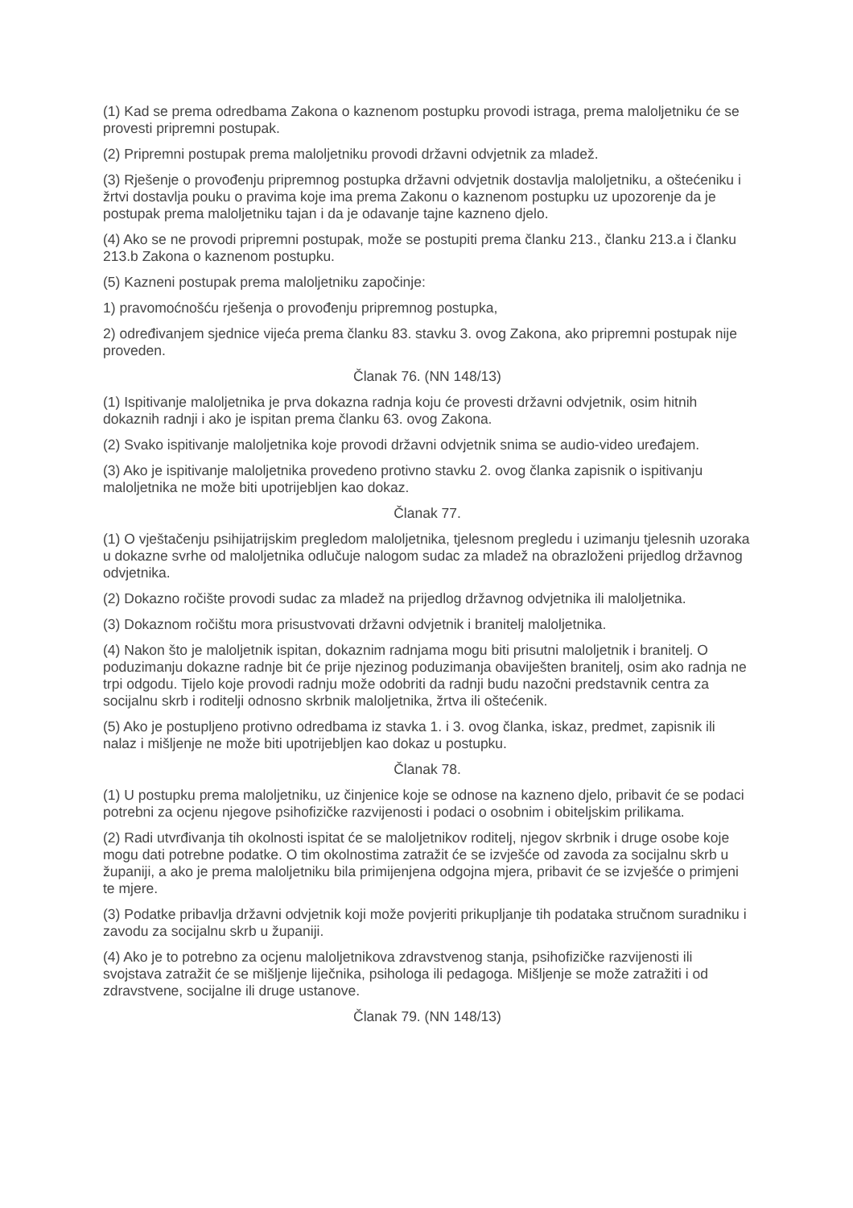(1) Kad se prema odredbama Zakona o kaznenom postupku provodi istraga, prema maloljetniku će se provesti pripremni postupak.
(2) Pripremni postupak prema maloljetniku provodi državni odvjetnik za mladež.
(3) Rješenje o provođenju pripremnog postupka državni odvjetnik dostavlja maloljetniku, a oštećeniku i žrtvi dostavlja pouku o pravima koje ima prema Zakonu o kaznenom postupku uz upozorenje da je postupak prema maloljetniku tajan i da je odavanje tajne kazneno djelo.
(4) Ako se ne provodi pripremni postupak, može se postupiti prema članku 213., članku 213.a i članku 213.b Zakona o kaznenom postupku.
(5) Kazneni postupak prema maloljetniku započinje:
1) pravomoćnošću rješenja o provođenju pripremnog postupka,
2) određivanjem sjednice vijeća prema članku 83. stavku 3. ovog Zakona, ako pripremni postupak nije proveden.
Članak 76. (NN 148/13)
(1) Ispitivanje maloljetnika je prva dokazna radnja koju će provesti državni odvjetnik, osim hitnih dokaznih radnji i ako je ispitan prema članku 63. ovog Zakona.
(2) Svako ispitivanje maloljetnika koje provodi državni odvjetnik snima se audio-video uređajem.
(3) Ako je ispitivanje maloljetnika provedeno protivno stavku 2. ovog članka zapisnik o ispitivanju maloljetnika ne može biti upotrijebljen kao dokaz.
Članak 77.
(1) O vještačenju psihijatrijskim pregledom maloljetnika, tjelesnom pregledu i uzimanju tjelesnih uzoraka u dokazne svrhe od maloljetnika odlučuje nalogom sudac za mladež na obrazloženi prijedlog državnog odvjetnika.
(2) Dokazno ročište provodi sudac za mladež na prijedlog državnog odvjetnika ili maloljetnika.
(3) Dokaznom ročištu mora prisustvovati državni odvjetnik i branitelj maloljetnika.
(4) Nakon što je maloljetnik ispitan, dokaznim radnjama mogu biti prisutni maloljetnik i branitelj. O poduzimanju dokazne radnje bit će prije njezinog poduzimanja obaviješten branitelj, osim ako radnja ne trpi odgodu. Tijelo koje provodi radnju može odobriti da radnji budu nazočni predstavnik centra za socijalnu skrb i roditelji odnosno skrbnik maloljetnika, žrtva ili oštećenik.
(5) Ako je postupljeno protivno odredbama iz stavka 1. i 3. ovog članka, iskaz, predmet, zapisnik ili nalaz i mišljenje ne može biti upotrijebljen kao dokaz u postupku.
Članak 78.
(1) U postupku prema maloljetniku, uz činjenice koje se odnose na kazneno djelo, pribavit će se podaci potrebni za ocjenu njegove psihofizičke razvijenosti i podaci o osobnim i obiteljskim prilikama.
(2) Radi utvrđivanja tih okolnosti ispitat će se maloljetnikov roditelj, njegov skrbnik i druge osobe koje mogu dati potrebne podatke. O tim okolnostima zatražit će se izvješće od zavoda za socijalnu skrb u županiji, a ako je prema maloljetniku bila primijenjena odgojna mjera, pribavit će se izvješće o primjeni te mjere.
(3) Podatke pribavlja državni odvjetnik koji može povjeriti prikupljanje tih podataka stručnom suradniku i zavodu za socijalnu skrb u županiji.
(4) Ako je to potrebno za ocjenu maloljetnikova zdravstvenog stanja, psihofizičke razvijenosti ili svojstava zatražit će se mišljenje liječnika, psihologa ili pedagoga. Mišljenje se može zatražiti i od zdravstvene, socijalne ili druge ustanove.
Članak 79. (NN 148/13)